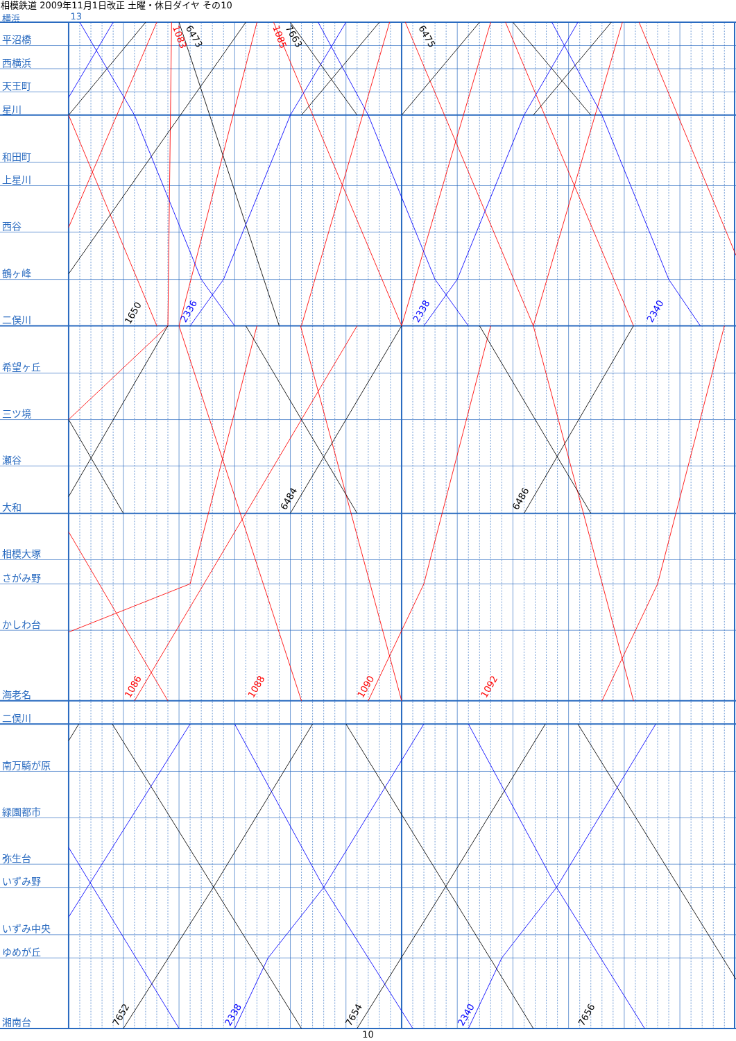6473
7663
6475
1650
6484
6486
7652
7654
7656
1083
1085
1086
1088
1090
1092
2336
2338
2340
2338
2340
相模鉄道 2009年11月1日改正 土曜・休日ダイヤ その10
横浜 13
平沼橋
西横浜
天王町
星川
和田町
上星川
西谷
鶴ヶ峰
二俣川
希望ヶ丘
三ツ境
瀬谷
大和
相模大塚
さがみ野
かしわ台
海老名
二俣川
南万騎が原
緑園都市
弥生台
いずみ野
いずみ中央
ゆめが丘
湘南台
10